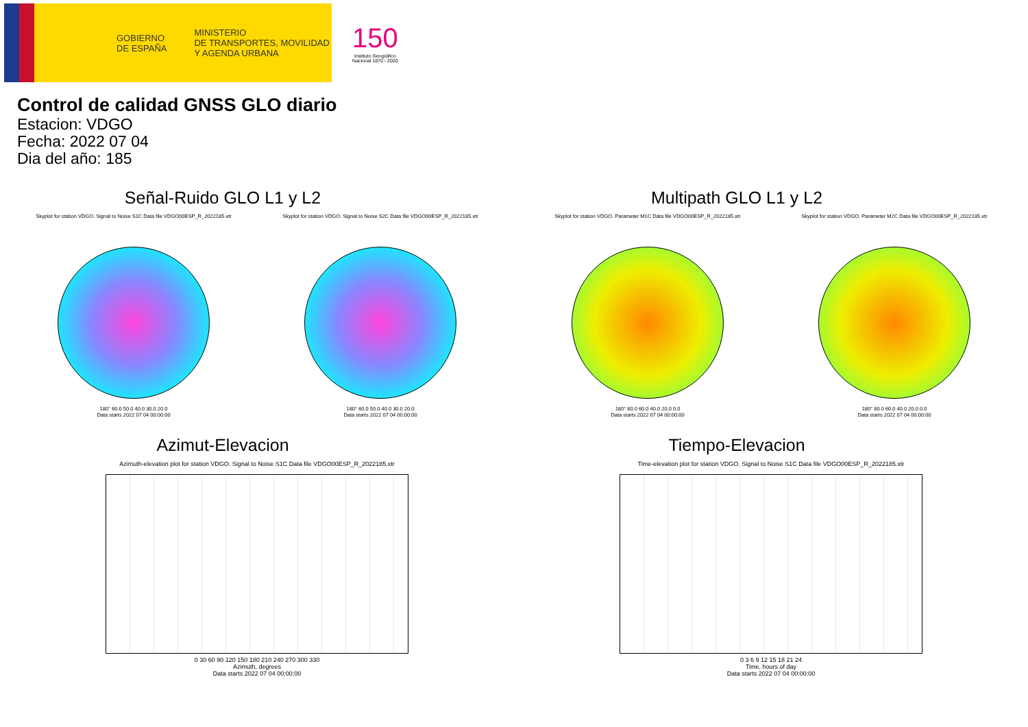GOBIERNO
DE ESPAÑA
MINISTERIO
DE TRANSPORTES, MOVILIDAD
Y AGENDA URBANA
150
Instituto Geográfico
Nacional 1870 - 2020
Control de calidad GNSS GLO diario
Estacion: VDGO
Fecha: 2022 07 04
Dia del año: 185
Señal-Ruido GLO L1 y L2
Skyplot for station VDGO. Signal to Noise S1C Data file VDGO00ESP_R_2022185.xtr
180° 60.0 50.0 40.0 30.0 20.0
Data starts 2022 07 04 00:00:00
Skyplot for station VDGO. Signal to Noise S2C Data file VDGO00ESP_R_2022185.xtr
180° 60.0 50.0 40.0 30.0 20.0
Data starts 2022 07 04 00:00:00
Multipath GLO L1 y L2
Skyplot for station VDGO. Parameter M1C Data file VDGO00ESP_R_2022185.xtr
180° 80.0 60.0 40.0 20.0 0.0
Data starts 2022 07 04 00:00:00
Skyplot for station VDGO. Parameter M2C Data file VDGO00ESP_R_2022185.xtr
180° 80.0 60.0 40.0 20.0 0.0
Data starts 2022 07 04 00:00:00
Azimut-Elevacion
Azimuth-elevation plot for station VDGO. Signal to Noise S1C Data file VDGO00ESP_R_2022185.xtr
0 30 60 90 120 150 180 210 240 270 300 330
Azimuth, degrees
Data starts 2022 07 04 00:00:00
Tiempo-Elevacion
Time-elevation plot for station VDGO. Signal to Noise S1C Data file VDGO00ESP_R_2022185.xtr
0 3 6 9 12 15 18 21 24
Time, hours of day
Data starts 2022 07 04 00:00:00